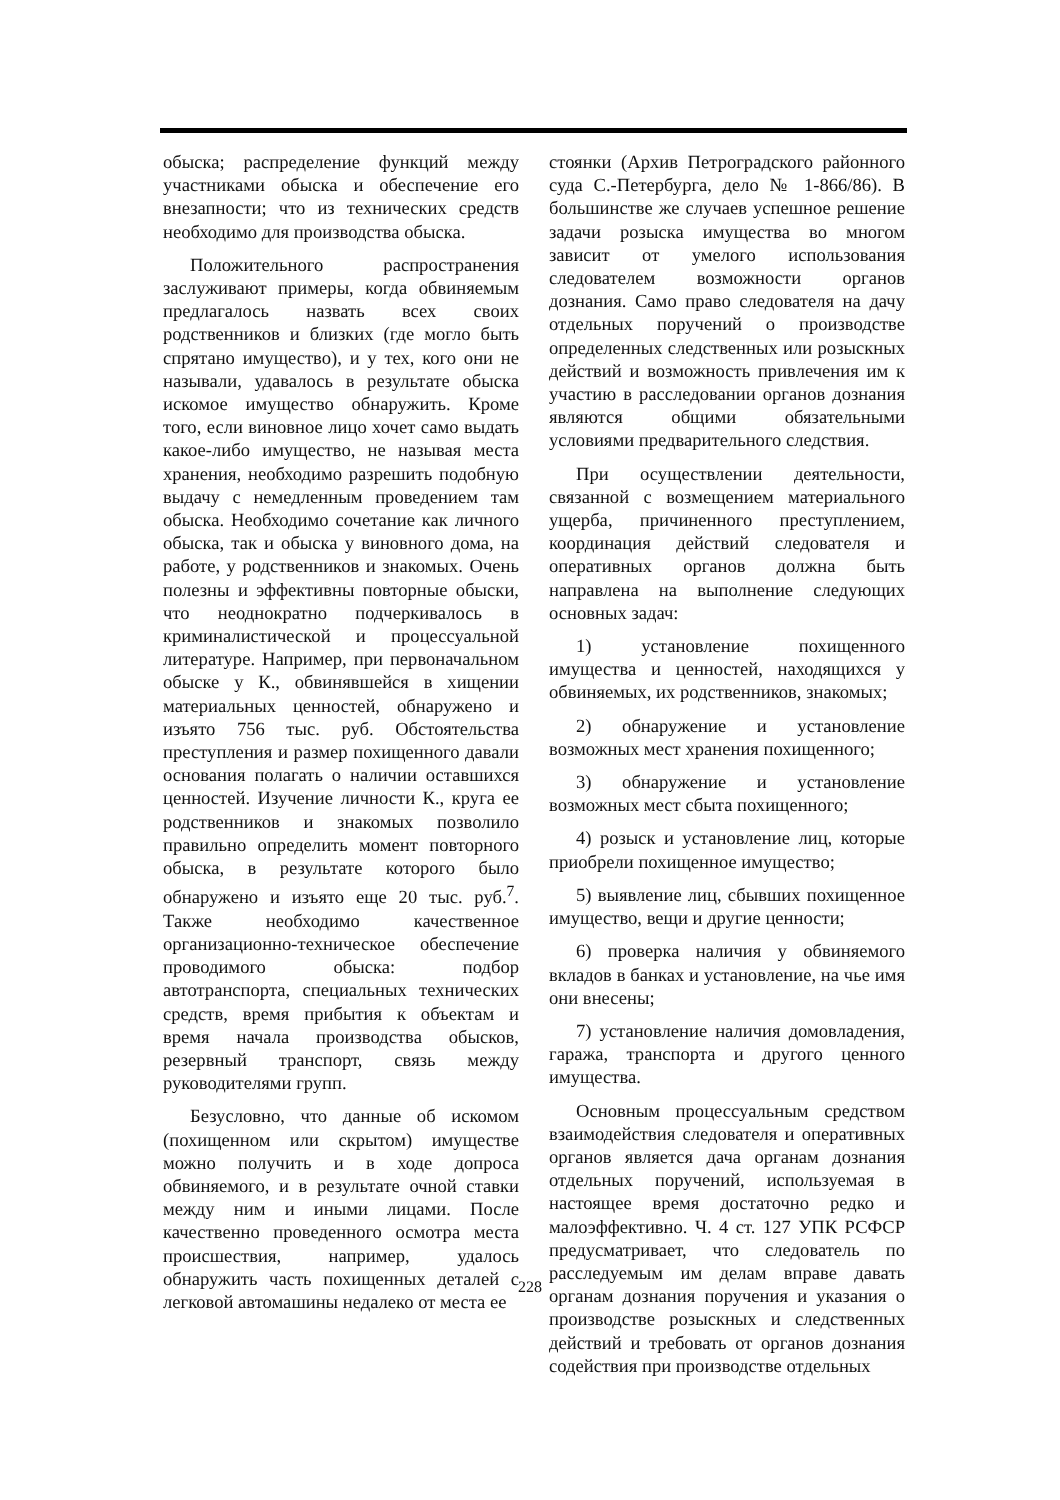обыска; распределение функций между участниками обыска и обеспечение его внезапности; что из технических средств необходимо для производства обыска.
Положительного распространения заслуживают примеры, когда обвиняемым предлагалось назвать всех своих родственников и близких (где могло быть спрятано имущество), и у тех, кого они не называли, удавалось в результате обыска искомое имущество обнаружить. Кроме того, если виновное лицо хочет само выдать какое-либо имущество, не называя места хранения, необходимо разрешить подобную выдачу с немедленным проведением там обыска. Необходимо сочетание как личного обыска, так и обыска у виновного дома, на работе, у родственников и знакомых. Очень полезны и эффективны повторные обыски, что неоднократно подчеркивалось в криминалистической и процессуальной литературе. Например, при первоначальном обыске у К., обвинявшейся в хищении материальных ценностей, обнаружено и изъято 756 тыс. руб. Обстоятельства преступления и размер похищенного давали основания полагать о наличии оставшихся ценностей. Изучение личности К., круга ее родственников и знакомых позволило правильно определить момент повторного обыска, в результате которого было обнаружено и изъято еще 20 тыс. руб.<sup>7</sup>. Также необходимо качественное организационно-техническое обеспечение проводимого обыска: подбор автотранспорта, специальных технических средств, время прибытия к объектам и время начала производства обысков, резервный транспорт, связь между руководителями групп.
Безусловно, что данные об искомом (похищенном или скрытом) имуществе можно получить и в ходе допроса обвиняемого, и в результате очной ставки между ним и иными лицами. После качественно проведенного осмотра места происшествия, например, удалось обнаружить часть похищенных деталей с легковой автомашины недалеко от места ее
стоянки (Архив Петроградского районного суда С.-Петербурга, дело № 1-866/86). В большинстве же случаев успешное решение задачи розыска имущества во многом зависит от умелого использования следователем возможности органов дознания. Само право следователя на дачу отдельных поручений о производстве определенных следственных или розыскных действий и возможность привлечения им к участию в расследовании органов дознания являются общими обязательными условиями предварительного следствия.
При осуществлении деятельности, связанной с возмещением материального ущерба, причиненного преступлением, координация действий следователя и оперативных органов должна быть направлена на выполнение следующих основных задач:
1) установление похищенного имущества и ценностей, находящихся у обвиняемых, их родственников, знакомых;
2) обнаружение и установление возможных мест хранения похищенного;
3) обнаружение и установление возможных мест сбыта похищенного;
4) розыск и установление лиц, которые приобрели похищенное имущество;
5) выявление лиц, сбывших похищенное имущество, вещи и другие ценности;
6) проверка наличия у обвиняемого вкладов в банках и установление, на чье имя они внесены;
7) установление наличия домовладения, гаража, транспорта и другого ценного имущества.
Основным процессуальным средством взаимодействия следователя и оперативных органов является дача органам дознания отдельных поручений, используемая в настоящее время достаточно редко и малоэффективно. Ч. 4 ст. 127 УПК РСФСР предусматривает, что следователь по расследуемым им делам вправе давать органам дознания поручения и указания о производстве розыскных и следственных действий и требовать от органов дознания содействия при производстве отдельных
228